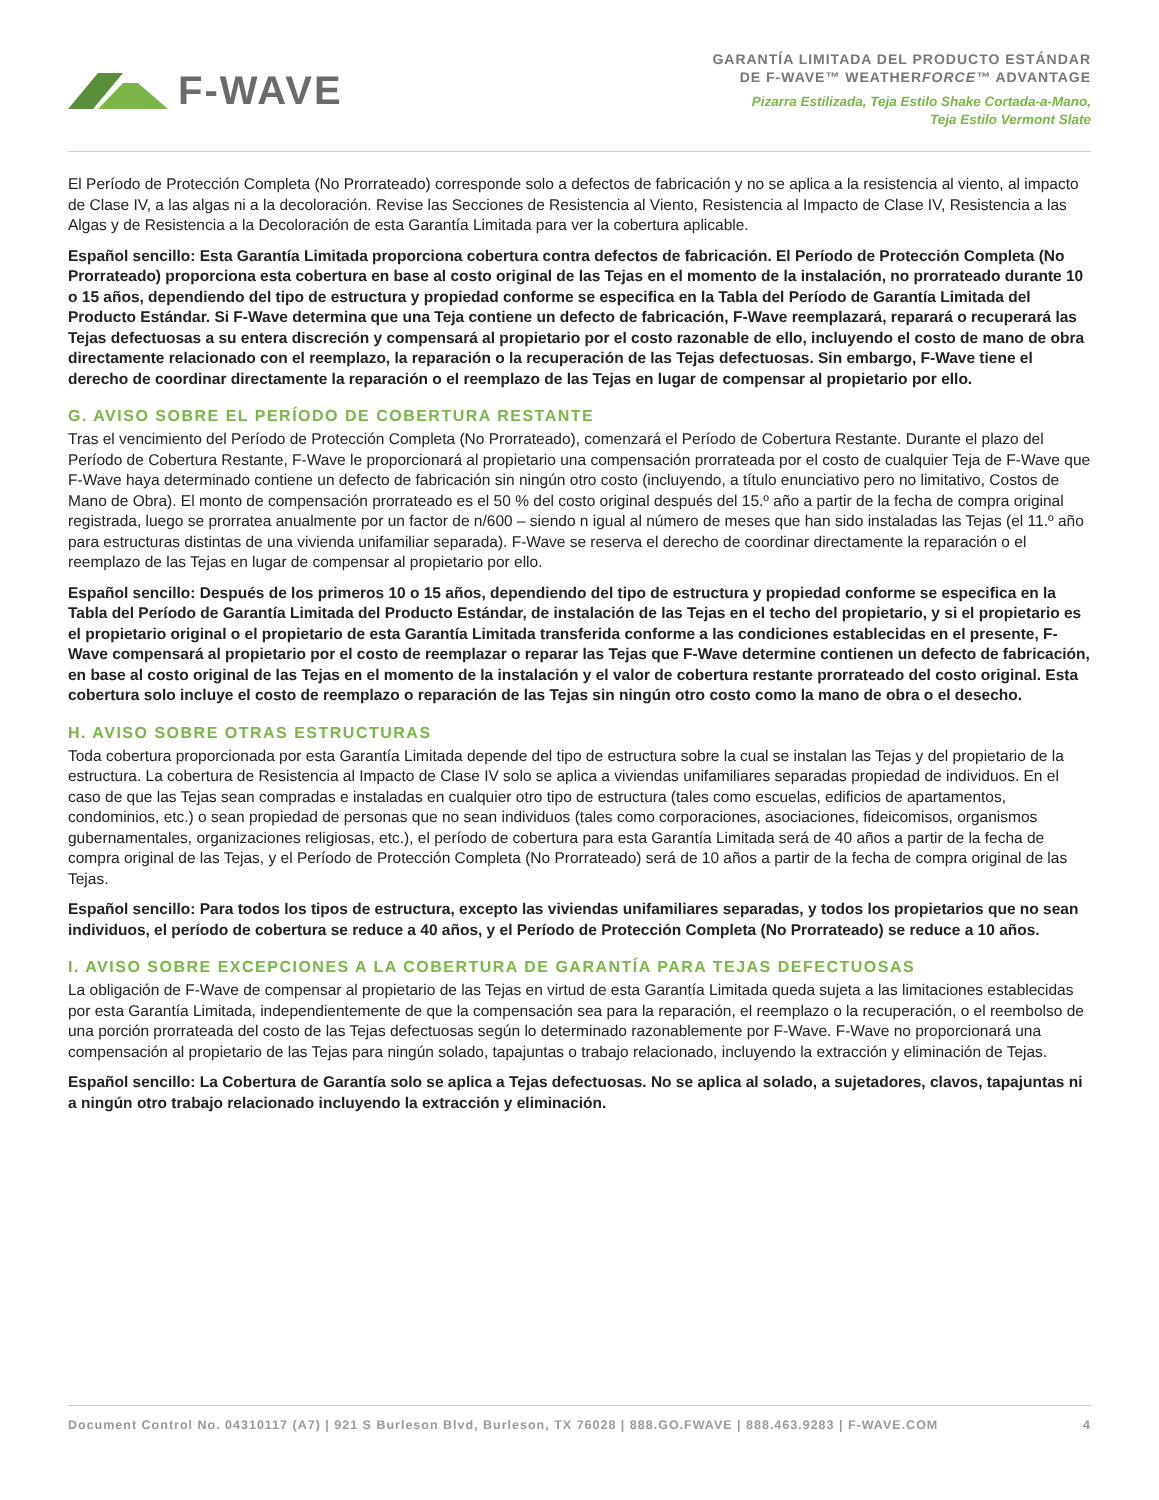F-WAVE
GARANTÍA LIMITADA DEL PRODUCTO ESTÁNDAR
DE F-WAVE™ WEATHERFORCE™ ADVANTAGE
Pizarra Estilizada, Teja Estilo Shake Cortada-a-Mano,
Teja Estilo Vermont Slate
El Período de Protección Completa (No Prorrateado) corresponde solo a defectos de fabricación y no se aplica a la resistencia al viento, al impacto de Clase IV, a las algas ni a la decoloración. Revise las Secciones de Resistencia al Viento, Resistencia al Impacto de Clase IV, Resistencia a las Algas y de Resistencia a la Decoloración de esta Garantía Limitada para ver la cobertura aplicable.
Español sencillo: Esta Garantía Limitada proporciona cobertura contra defectos de fabricación. El Período de Protección Completa (No Prorrateado) proporciona esta cobertura en base al costo original de las Tejas en el momento de la instalación, no prorrateado durante 10 o 15 años, dependiendo del tipo de estructura y propiedad conforme se especifica en la Tabla del Período de Garantía Limitada del Producto Estándar. Si F-Wave determina que una Teja contiene un defecto de fabricación, F-Wave reemplazará, reparará o recuperará las Tejas defectuosas a su entera discreción y compensará al propietario por el costo razonable de ello, incluyendo el costo de mano de obra directamente relacionado con el reemplazo, la reparación o la recuperación de las Tejas defectuosas. Sin embargo, F-Wave tiene el derecho de coordinar directamente la reparación o el reemplazo de las Tejas en lugar de compensar al propietario por ello.
G. AVISO SOBRE EL PERÍODO DE COBERTURA RESTANTE
Tras el vencimiento del Período de Protección Completa (No Prorrateado), comenzará el Período de Cobertura Restante. Durante el plazo del Período de Cobertura Restante, F-Wave le proporcionará al propietario una compensación prorrateada por el costo de cualquier Teja de F-Wave que F-Wave haya determinado contiene un defecto de fabricación sin ningún otro costo (incluyendo, a título enunciativo pero no limitativo, Costos de Mano de Obra). El monto de compensación prorrateado es el 50 % del costo original después del 15.º año a partir de la fecha de compra original registrada, luego se prorratea anualmente por un factor de n/600 – siendo n igual al número de meses que han sido instaladas las Tejas (el 11.º año para estructuras distintas de una vivienda unifamiliar separada). F-Wave se reserva el derecho de coordinar directamente la reparación o el reemplazo de las Tejas en lugar de compensar al propietario por ello.
Español sencillo: Después de los primeros 10 o 15 años, dependiendo del tipo de estructura y propiedad conforme se especifica en la Tabla del Período de Garantía Limitada del Producto Estándar, de instalación de las Tejas en el techo del propietario, y si el propietario es el propietario original o el propietario de esta Garantía Limitada transferida conforme a las condiciones establecidas en el presente, F-Wave compensará al propietario por el costo de reemplazar o reparar las Tejas que F-Wave determine contienen un defecto de fabricación, en base al costo original de las Tejas en el momento de la instalación y el valor de cobertura restante prorrateado del costo original. Esta cobertura solo incluye el costo de reemplazo o reparación de las Tejas sin ningún otro costo como la mano de obra o el desecho.
H. AVISO SOBRE OTRAS ESTRUCTURAS
Toda cobertura proporcionada por esta Garantía Limitada depende del tipo de estructura sobre la cual se instalan las Tejas y del propietario de la estructura. La cobertura de Resistencia al Impacto de Clase IV solo se aplica a viviendas unifamiliares separadas propiedad de individuos. En el caso de que las Tejas sean compradas e instaladas en cualquier otro tipo de estructura (tales como escuelas, edificios de apartamentos, condominios, etc.) o sean propiedad de personas que no sean individuos (tales como corporaciones, asociaciones, fideicomisos, organismos gubernamentales, organizaciones religiosas, etc.), el período de cobertura para esta Garantía Limitada será de 40 años a partir de la fecha de compra original de las Tejas, y el Período de Protección Completa (No Prorrateado) será de 10 años a partir de la fecha de compra original de las Tejas.
Español sencillo: Para todos los tipos de estructura, excepto las viviendas unifamiliares separadas, y todos los propietarios que no sean individuos, el período de cobertura se reduce a 40 años, y el Período de Protección Completa (No Prorrateado) se reduce a 10 años.
I. AVISO SOBRE EXCEPCIONES A LA COBERTURA DE GARANTÍA PARA TEJAS DEFECTUOSAS
La obligación de F-Wave de compensar al propietario de las Tejas en virtud de esta Garantía Limitada queda sujeta a las limitaciones establecidas por esta Garantía Limitada, independientemente de que la compensación sea para la reparación, el reemplazo o la recuperación, o el reembolso de una porción prorrateada del costo de las Tejas defectuosas según lo determinado razonablemente por F-Wave. F-Wave no proporcionará una compensación al propietario de las Tejas para ningún solado, tapajuntas o trabajo relacionado, incluyendo la extracción y eliminación de Tejas.
Español sencillo: La Cobertura de Garantía solo se aplica a Tejas defectuosas. No se aplica al solado, a sujetadores, clavos, tapajuntas ni a ningún otro trabajo relacionado incluyendo la extracción y eliminación.
Document Control No. 04310117 (A7) | 921 S Burleson Blvd, Burleson, TX 76028 | 888.GO.FWAVE | 888.463.9283 | F-WAVE.COM 4